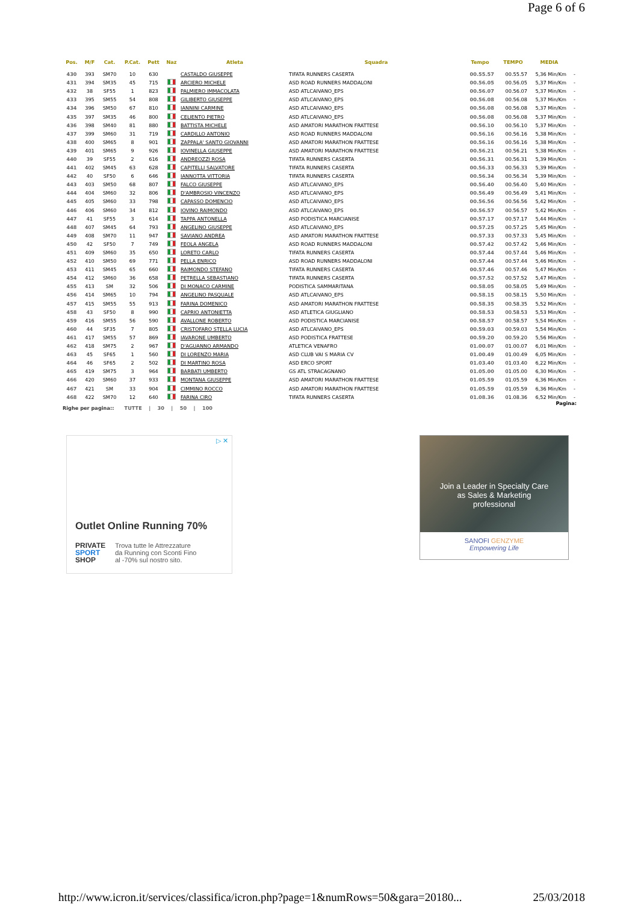Page 6 of 6
| Pos. | M/F | Cat. | P.Cat. | Pett | Naz | Atleta | Squadra | Tempo | TEMPO | MEDIA | |
| --- | --- | --- | --- | --- | --- | --- | --- | --- | --- | --- | --- |
| 430 | 393 | SM70 | 10 | 630 | | CASTALDO GIUSEPPE | TIFATA RUNNERS CASERTA | 00.55.57 | 00.55.57 | 5,36 Min/Km | - |
| 431 | 394 | SM35 | 45 | 715 | | ARCIERO MICHELE | ASD ROAD RUNNERS MADDALONI | 00.56.05 | 00.56.05 | 5,37 Min/Km | - |
| 432 | 38 | SF55 | 1 | 823 | | PALMIERO IMMACOLATA | ASD ATLCAIVANO_EPS | 00.56.07 | 00.56.07 | 5,37 Min/Km | - |
| 433 | 395 | SM55 | 54 | 808 | | GILIBERTO GIUSEPPE | ASD ATLCAIVANO_EPS | 00.56.08 | 00.56.08 | 5,37 Min/Km | - |
| 434 | 396 | SM50 | 67 | 810 | | IANNINI CARMINE | ASD ATLCAIVANO_EPS | 00.56.08 | 00.56.08 | 5,37 Min/Km | - |
| 435 | 397 | SM35 | 46 | 800 | | CELIENTO PIETRO | ASD ATLCAIVANO_EPS | 00.56.08 | 00.56.08 | 5,37 Min/Km | - |
| 436 | 398 | SM40 | 81 | 880 | | BATTISTA MICHELE | ASD AMATORI MARATHON FRATTESE | 00.56.10 | 00.56.10 | 5,37 Min/Km | - |
| 437 | 399 | SM60 | 31 | 719 | | CARDILLO ANTONIO | ASD ROAD RUNNERS MADDALONI | 00.56.16 | 00.56.16 | 5,38 Min/Km | - |
| 438 | 400 | SM65 | 8 | 901 | | ZAPPALA' SANTO GIOVANNI | ASD AMATORI MARATHON FRATTESE | 00.56.16 | 00.56.16 | 5,38 Min/Km | - |
| 439 | 401 | SM65 | 9 | 926 | | IOVINELLA GIUSEPPE | ASD AMATORI MARATHON FRATTESE | 00.56.21 | 00.56.21 | 5,38 Min/Km | - |
| 440 | 39 | SF55 | 2 | 616 | | ANDREOZZI ROSA | TIFATA RUNNERS CASERTA | 00.56.31 | 00.56.31 | 5,39 Min/Km | - |
| 441 | 402 | SM45 | 63 | 628 | | CAPITELLI SALVATORE | TIFATA RUNNERS CASERTA | 00.56.33 | 00.56.33 | 5,39 Min/Km | - |
| 442 | 40 | SF50 | 6 | 646 | | IANNOTTA VITTORIA | TIFATA RUNNERS CASERTA | 00.56.34 | 00.56.34 | 5,39 Min/Km | - |
| 443 | 403 | SM50 | 68 | 807 | | FALCO GIUSEPPE | ASD ATLCAIVANO_EPS | 00.56.40 | 00.56.40 | 5,40 Min/Km | - |
| 444 | 404 | SM60 | 32 | 806 | | D'AMBROSIO VINCENZO | ASD ATLCAIVANO_EPS | 00.56.49 | 00.56.49 | 5,41 Min/Km | - |
| 445 | 405 | SM60 | 33 | 798 | | CAPASSO DOMENCIO | ASD ATLCAIVANO_EPS | 00.56.56 | 00.56.56 | 5,42 Min/Km | - |
| 446 | 406 | SM60 | 34 | 812 | | IOVINO RAIMONDO | ASD ATLCAIVANO_EPS | 00.56.57 | 00.56.57 | 5,42 Min/Km | - |
| 447 | 41 | SF55 | 3 | 614 | | TAPPA ANTONELLA | ASD PODISTICA MARCIANISE | 00.57.17 | 00.57.17 | 5,44 Min/Km | - |
| 448 | 407 | SM45 | 64 | 793 | | ANGELINO GIUSEPPE | ASD ATLCAIVANO_EPS | 00.57.25 | 00.57.25 | 5,45 Min/Km | - |
| 449 | 408 | SM70 | 11 | 947 | | SAVIANO ANDREA | ASD AMATORI MARATHON FRATTESE | 00.57.33 | 00.57.33 | 5,45 Min/Km | - |
| 450 | 42 | SF50 | 7 | 749 | | FEOLA ANGELA | ASD ROAD RUNNERS MADDALONI | 00.57.42 | 00.57.42 | 5,46 Min/Km | - |
| 451 | 409 | SM60 | 35 | 650 | | LORETO CARLO | TIFATA RUNNERS CASERTA | 00.57.44 | 00.57.44 | 5,46 Min/Km | - |
| 452 | 410 | SM50 | 69 | 771 | | PELLA ENRICO | ASD ROAD RUNNERS MADDALONI | 00.57.44 | 00.57.44 | 5,46 Min/Km | - |
| 453 | 411 | SM45 | 65 | 660 | | RAIMONDO STEFANO | TIFATA RUNNERS CASERTA | 00.57.46 | 00.57.46 | 5,47 Min/Km | - |
| 454 | 412 | SM60 | 36 | 658 | | PETRELLA SEBASTIANO | TIFATA RUNNERS CASERTA | 00.57.52 | 00.57.52 | 5,47 Min/Km | - |
| 455 | 413 | SM | 32 | 506 | | DI MONACO CARMINE | PODISTICA SAMMARITANA | 00.58.05 | 00.58.05 | 5,49 Min/Km | - |
| 456 | 414 | SM65 | 10 | 794 | | ANGELINO PASQUALE | ASD ATLCAIVANO_EPS | 00.58.15 | 00.58.15 | 5,50 Min/Km | - |
| 457 | 415 | SM55 | 55 | 913 | | FARINA DOMENICO | ASD AMATORI MARATHON FRATTESE | 00.58.35 | 00.58.35 | 5,52 Min/Km | - |
| 458 | 43 | SF50 | 8 | 990 | | CAPRIO ANTONIETTA | ASD ATLETICA GIUGLIANO | 00.58.53 | 00.58.53 | 5,53 Min/Km | - |
| 459 | 416 | SM55 | 56 | 590 | | AVALLONE ROBERTO | ASD PODISTICA MARCIANISE | 00.58.57 | 00.58.57 | 5,54 Min/Km | - |
| 460 | 44 | SF35 | 7 | 805 | | CRISTOFARO STELLA LUCIA | ASD ATLCAIVANO_EPS | 00.59.03 | 00.59.03 | 5,54 Min/Km | - |
| 461 | 417 | SM55 | 57 | 869 | | IAVARONE UMBERTO | ASD PODISTICA FRATTESE | 00.59.20 | 00.59.20 | 5,56 Min/Km | - |
| 462 | 418 | SM75 | 2 | 967 | | D'AGUANNO ARMANDO | ATLETICA VENAFRO | 01.00.07 | 01.00.07 | 6,01 Min/Km | - |
| 463 | 45 | SF65 | 1 | 560 | | DI LORENZO MARIA | ASD CLUB VAI S MARIA CV | 01.00.49 | 01.00.49 | 6,05 Min/Km | - |
| 464 | 46 | SF65 | 2 | 502 | | DI MARTINO ROSA | ASD ERCO SPORT | 01.03.40 | 01.03.40 | 6,22 Min/Km | - |
| 465 | 419 | SM75 | 3 | 964 | | BARBATI UMBERTO | GS ATL STRACAGNANO | 01.05.00 | 01.05.00 | 6,30 Min/Km | - |
| 466 | 420 | SM60 | 37 | 933 | | MONTANA GIUSEPPE | ASD AMATORI MARATHON FRATTESE | 01.05.59 | 01.05.59 | 6,36 Min/Km | - |
| 467 | 421 | SM | 33 | 904 | | CIMMINO ROCCO | ASD AMATORI MARATHON FRATTESE | 01.05.59 | 01.05.59 | 6,36 Min/Km | - |
| 468 | 422 | SM70 | 12 | 640 | | FARINA CIRO | TIFATA RUNNERS CASERTA | 01.08.36 | 01.08.36 | 6,52 Min/Km | - |
Righe per pagina:: TUTTE | 30 | 50 | 100 Pagina:
▷ ✕
Outlet Online Running 70%
PRIVATE
SPORT
SHOP
Trova tutte le Attrezzature
da Running con Sconti Fino
al -70% sul nostro sito.
Join a Leader in Specialty Care
as Sales & Marketing
professional
SANOFI GENZYME
Empowering Life
http://www.icron.it/services/classifica/icron.php?page=1&numRows=50&gara=20180... 25/03/2018